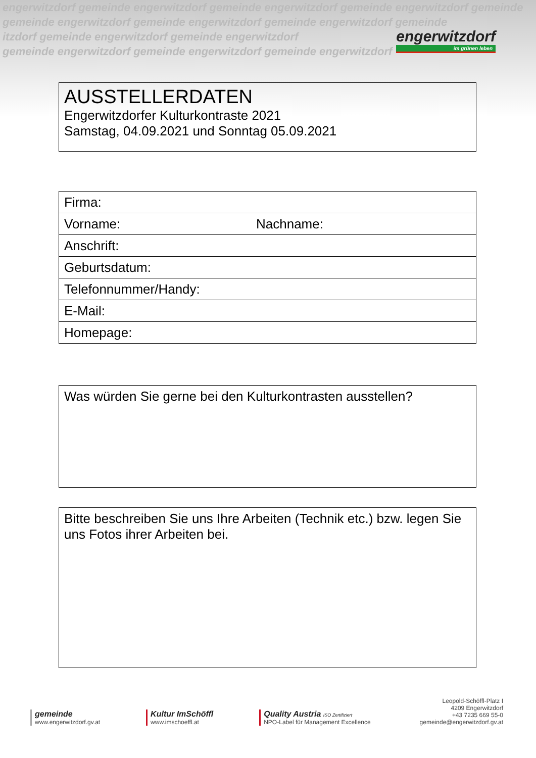engerwitzdorf gemeinde engerwitzdorf gemeinde engerwitzdorf gemeinde engerwitzdorf gemeinde
gemeinde engerwitzdorf gemeinde engerwitzdorf gemeinde engerwitzdorf gemeinde
itzdorf gemeinde engerwitzdorf gemeinde engerwitzdorf
gemeinde engerwitzdorf gemeinde engerwitzdorf gemeinde engerwitzdorf
engerwitzdorf
im grünen leben
AUSSTELLERDATEN
Engerwitzdorfer Kulturkontraste 2021
Samstag, 04.09.2021 und Sonntag 05.09.2021
| Firma: | |
| Vorname: | Nachname: |
| Anschrift: | |
| Geburtsdatum: | |
| Telefonnummer/Handy: | |
| E-Mail: | |
| Homepage: | |
Was würden Sie gerne bei den Kulturkontrasten ausstellen?
Bitte beschreiben Sie uns Ihre Arbeiten (Technik etc.) bzw. legen Sie uns Fotos ihrer Arbeiten bei.
gemeinde
www.engerwitzdorf.gv.at
Kultur ImSchöffl
www.imschoeffl.at
Quality Austria ISO Zertifiziert
NPO-Label für Management Excellence
Leopold-Schöffl-Platz I
4209 Engerwitzdorf
+43 7235 669 55-0
gemeinde@engerwitzdorf.gv.at